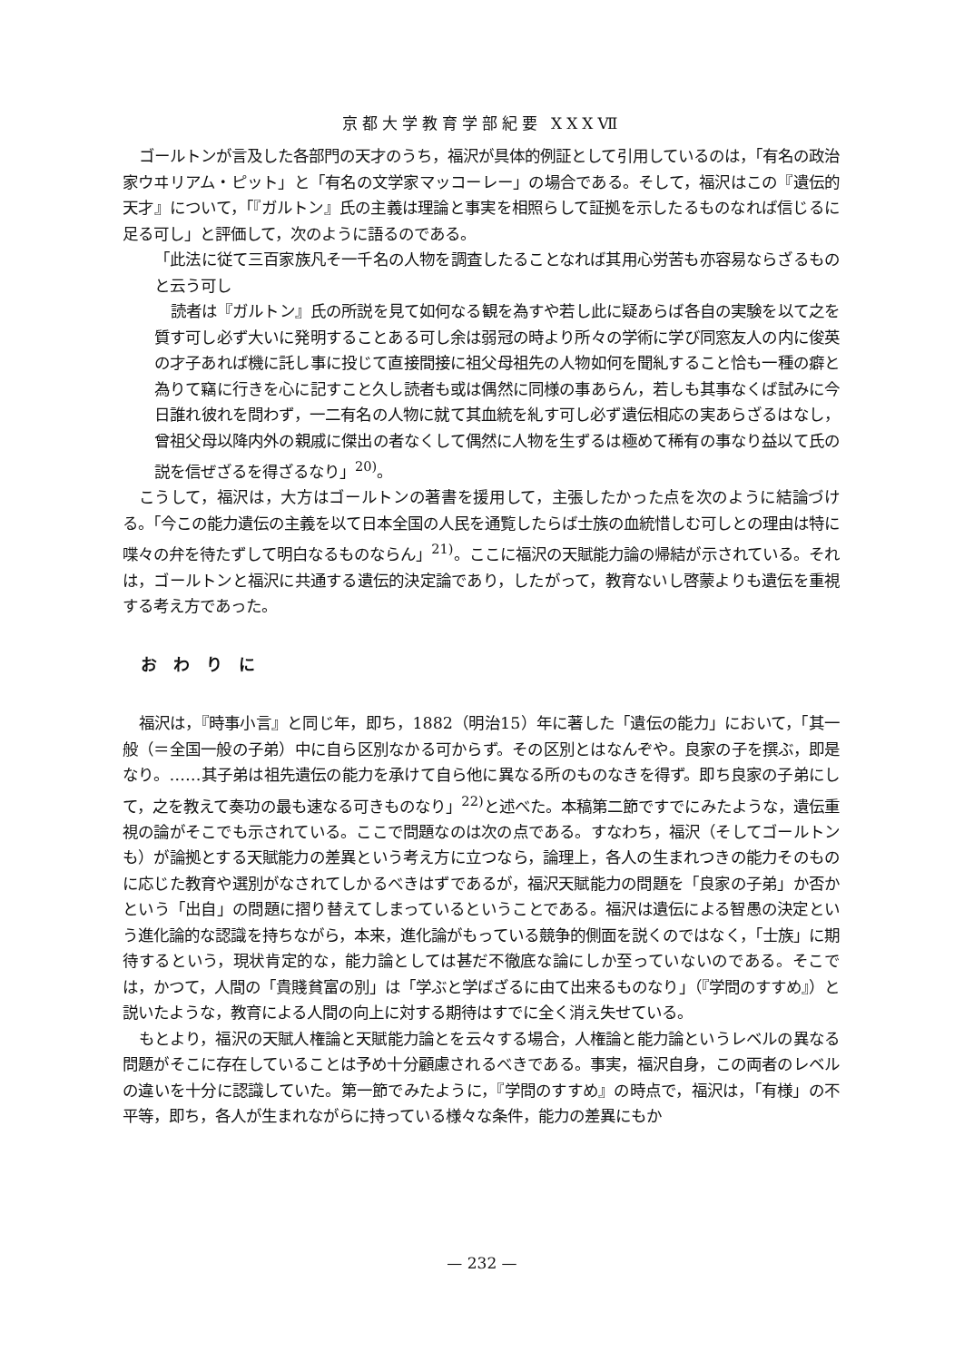京都大学教育学部紀要 XXXⅦ
ゴールトンが言及した各部門の天才のうち，福沢が具体的例証として引用しているのは，「有名の政治家ウヰリアム・ピット」と「有名の文学家マッコーレー」の場合である。そして，福沢はこの『遺伝的天才』について，「『ガルトン』氏の主義は理論と事実を相照らして証拠を示したるものなれば信じるに足る可し」と評価して，次のように語るのである。
「此法に従て三百家族凡そ一千名の人物を調査したることなれば其用心労苦も亦容易ならざるものと云う可し
読者は『ガルトン』氏の所説を見て如何なる観を為すや若し此に疑あらば各自の実験を以て之を質す可し必ず大いに発明することある可し余は弱冠の時より所々の学術に学び同窓友人の内に俊英の才子あれば機に託し事に投じて直接間接に祖父母祖先の人物如何を聞糺すること恰も一種の癖と為りて竊に行きを心に記すこと久し読者も或は偶然に同様の事あらん，若しも其事なくば試みに今日誰れ彼れを問わず，一二有名の人物に就て其血統を糺す可し必ず遺伝相応の実あらざるはなし，曾祖父母以降内外の親戚に傑出の者なくして偶然に人物を生ずるは極めて稀有の事なり益以て氏の説を信ぜざるを得ざるなり」<sup>20)</sup>。
こうして，福沢は，大方はゴールトンの著書を援用して，主張したかった点を次のように結論づける。「今この能力遺伝の主義を以て日本全国の人民を通覧したらば士族の血統惜しむ可しとの理由は特に喋々の弁を待たずして明白なるものならん」<sup>21)</sup>。ここに福沢の天賦能力論の帰結が示されている。それは，ゴールトンと福沢に共通する遺伝的決定論であり，したがって，教育ないし啓蒙よりも遺伝を重視する考え方であった。
おわりに
福沢は，『時事小言』と同じ年，即ち，1882（明治15）年に著した「遺伝の能力」において，「其一般（＝全国一般の子弟）中に自ら区別なかる可からず。その区別とはなんぞや。良家の子を撰ぶ，即是なり。……其子弟は祖先遺伝の能力を承けて自ら他に異なる所のものなきを得ず。即ち良家の子弟にして，之を教えて奏功の最も速なる可きものなり」<sup>22)</sup>と述べた。本稿第二節ですでにみたような，遺伝重視の論がそこでも示されている。ここで問題なのは次の点である。すなわち，福沢（そしてゴールトンも）が論拠とする天賦能力の差異という考え方に立つなら，論理上，各人の生まれつきの能力そのものに応じた教育や選別がなされてしかるべきはずであるが，福沢天賦能力の問題を「良家の子弟」か否かという「出自」の問題に摺り替えてしまっているということである。福沢は遺伝による智愚の決定という進化論的な認識を持ちながら，本来，進化論がもっている競争的側面を説くのではなく，「士族」に期待するという，現状肯定的な，能力論としては甚だ不徹底な論にしか至っていないのである。そこでは，かつて，人間の「貴賤貧富の別」は「学ぶと学ばざるに由て出来るものなり」（『学問のすすめ』）と説いたような，教育による人間の向上に対する期待はすでに全く消え失せている。
もとより，福沢の天賦人権論と天賦能力論とを云々する場合，人権論と能力論というレベルの異なる問題がそこに存在していることは予め十分顧慮されるべきである。事実，福沢自身，この両者のレベルの違いを十分に認識していた。第一節でみたように，『学問のすすめ』の時点で，福沢は，「有様」の不平等，即ち，各人が生まれながらに持っている様々な条件，能力の差異にもか
— 232 —